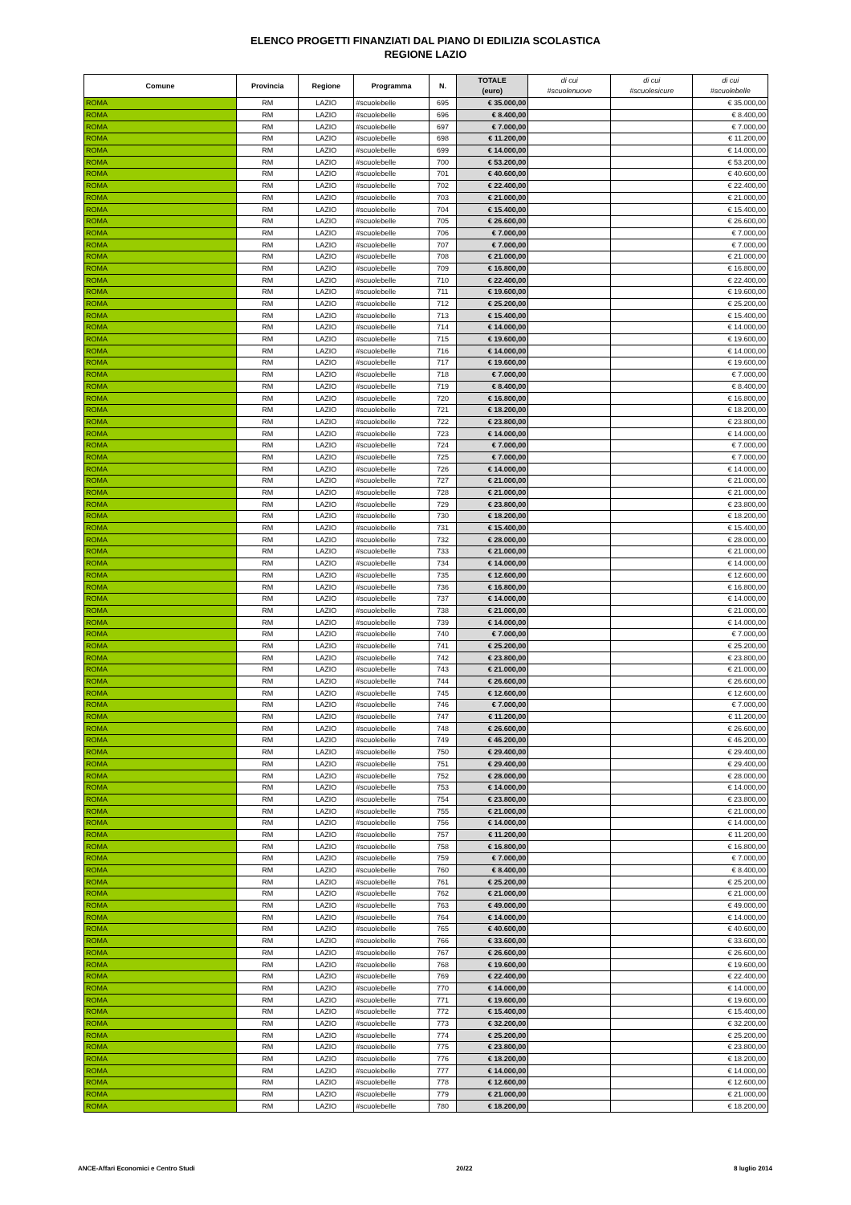ELENCO PROGETTI FINANZIATI DAL PIANO DI EDILIZIA SCOLASTICA
REGIONE LAZIO
| Comune | Provincia | Regione | Programma | N. | TOTALE (euro) | di cui #scuolenuove | di cui #scuolesicure | di cui #scuolebelle |
| --- | --- | --- | --- | --- | --- | --- | --- | --- |
| ROMA | RM | LAZIO | #scuolebelle | 695 | € 35.000,00 | | | € 35.000,00 |
| ROMA | RM | LAZIO | #scuolebelle | 696 | € 8.400,00 | | | € 8.400,00 |
| ROMA | RM | LAZIO | #scuolebelle | 697 | € 7.000,00 | | | € 7.000,00 |
| ROMA | RM | LAZIO | #scuolebelle | 698 | € 11.200,00 | | | € 11.200,00 |
| ROMA | RM | LAZIO | #scuolebelle | 699 | € 14.000,00 | | | € 14.000,00 |
| ROMA | RM | LAZIO | #scuolebelle | 700 | € 53.200,00 | | | € 53.200,00 |
| ROMA | RM | LAZIO | #scuolebelle | 701 | € 40.600,00 | | | € 40.600,00 |
| ROMA | RM | LAZIO | #scuolebelle | 702 | € 22.400,00 | | | € 22.400,00 |
| ROMA | RM | LAZIO | #scuolebelle | 703 | € 21.000,00 | | | € 21.000,00 |
| ROMA | RM | LAZIO | #scuolebelle | 704 | € 15.400,00 | | | € 15.400,00 |
| ROMA | RM | LAZIO | #scuolebelle | 705 | € 26.600,00 | | | € 26.600,00 |
| ROMA | RM | LAZIO | #scuolebelle | 706 | € 7.000,00 | | | € 7.000,00 |
| ROMA | RM | LAZIO | #scuolebelle | 707 | € 7.000,00 | | | € 7.000,00 |
| ROMA | RM | LAZIO | #scuolebelle | 708 | € 21.000,00 | | | € 21.000,00 |
| ROMA | RM | LAZIO | #scuolebelle | 709 | € 16.800,00 | | | € 16.800,00 |
| ROMA | RM | LAZIO | #scuolebelle | 710 | € 22.400,00 | | | € 22.400,00 |
| ROMA | RM | LAZIO | #scuolebelle | 711 | € 19.600,00 | | | € 19.600,00 |
| ROMA | RM | LAZIO | #scuolebelle | 712 | € 25.200,00 | | | € 25.200,00 |
| ROMA | RM | LAZIO | #scuolebelle | 713 | € 15.400,00 | | | € 15.400,00 |
| ROMA | RM | LAZIO | #scuolebelle | 714 | € 14.000,00 | | | € 14.000,00 |
| ROMA | RM | LAZIO | #scuolebelle | 715 | € 19.600,00 | | | € 19.600,00 |
| ROMA | RM | LAZIO | #scuolebelle | 716 | € 14.000,00 | | | € 14.000,00 |
| ROMA | RM | LAZIO | #scuolebelle | 717 | € 19.600,00 | | | € 19.600,00 |
| ROMA | RM | LAZIO | #scuolebelle | 718 | € 7.000,00 | | | € 7.000,00 |
| ROMA | RM | LAZIO | #scuolebelle | 719 | € 8.400,00 | | | € 8.400,00 |
| ROMA | RM | LAZIO | #scuolebelle | 720 | € 16.800,00 | | | € 16.800,00 |
| ROMA | RM | LAZIO | #scuolebelle | 721 | € 18.200,00 | | | € 18.200,00 |
| ROMA | RM | LAZIO | #scuolebelle | 722 | € 23.800,00 | | | € 23.800,00 |
| ROMA | RM | LAZIO | #scuolebelle | 723 | € 14.000,00 | | | € 14.000,00 |
| ROMA | RM | LAZIO | #scuolebelle | 724 | € 7.000,00 | | | € 7.000,00 |
| ROMA | RM | LAZIO | #scuolebelle | 725 | € 7.000,00 | | | € 7.000,00 |
| ROMA | RM | LAZIO | #scuolebelle | 726 | € 14.000,00 | | | € 14.000,00 |
| ROMA | RM | LAZIO | #scuolebelle | 727 | € 21.000,00 | | | € 21.000,00 |
| ROMA | RM | LAZIO | #scuolebelle | 728 | € 21.000,00 | | | € 21.000,00 |
| ROMA | RM | LAZIO | #scuolebelle | 729 | € 23.800,00 | | | € 23.800,00 |
| ROMA | RM | LAZIO | #scuolebelle | 730 | € 18.200,00 | | | € 18.200,00 |
| ROMA | RM | LAZIO | #scuolebelle | 731 | € 15.400,00 | | | € 15.400,00 |
| ROMA | RM | LAZIO | #scuolebelle | 732 | € 28.000,00 | | | € 28.000,00 |
| ROMA | RM | LAZIO | #scuolebelle | 733 | € 21.000,00 | | | € 21.000,00 |
| ROMA | RM | LAZIO | #scuolebelle | 734 | € 14.000,00 | | | € 14.000,00 |
| ROMA | RM | LAZIO | #scuolebelle | 735 | € 12.600,00 | | | € 12.600,00 |
| ROMA | RM | LAZIO | #scuolebelle | 736 | € 16.800,00 | | | € 16.800,00 |
| ROMA | RM | LAZIO | #scuolebelle | 737 | € 14.000,00 | | | € 14.000,00 |
| ROMA | RM | LAZIO | #scuolebelle | 738 | € 21.000,00 | | | € 21.000,00 |
| ROMA | RM | LAZIO | #scuolebelle | 739 | € 14.000,00 | | | € 14.000,00 |
| ROMA | RM | LAZIO | #scuolebelle | 740 | € 7.000,00 | | | € 7.000,00 |
| ROMA | RM | LAZIO | #scuolebelle | 741 | € 25.200,00 | | | € 25.200,00 |
| ROMA | RM | LAZIO | #scuolebelle | 742 | € 23.800,00 | | | € 23.800,00 |
| ROMA | RM | LAZIO | #scuolebelle | 743 | € 21.000,00 | | | € 21.000,00 |
| ROMA | RM | LAZIO | #scuolebelle | 744 | € 26.600,00 | | | € 26.600,00 |
| ROMA | RM | LAZIO | #scuolebelle | 745 | € 12.600,00 | | | € 12.600,00 |
| ROMA | RM | LAZIO | #scuolebelle | 746 | € 7.000,00 | | | € 7.000,00 |
| ROMA | RM | LAZIO | #scuolebelle | 747 | € 11.200,00 | | | € 11.200,00 |
| ROMA | RM | LAZIO | #scuolebelle | 748 | € 26.600,00 | | | € 26.600,00 |
| ROMA | RM | LAZIO | #scuolebelle | 749 | € 46.200,00 | | | € 46.200,00 |
| ROMA | RM | LAZIO | #scuolebelle | 750 | € 29.400,00 | | | € 29.400,00 |
| ROMA | RM | LAZIO | #scuolebelle | 751 | € 29.400,00 | | | € 29.400,00 |
| ROMA | RM | LAZIO | #scuolebelle | 752 | € 28.000,00 | | | € 28.000,00 |
| ROMA | RM | LAZIO | #scuolebelle | 753 | € 14.000,00 | | | € 14.000,00 |
| ROMA | RM | LAZIO | #scuolebelle | 754 | € 23.800,00 | | | € 23.800,00 |
| ROMA | RM | LAZIO | #scuolebelle | 755 | € 21.000,00 | | | € 21.000,00 |
| ROMA | RM | LAZIO | #scuolebelle | 756 | € 14.000,00 | | | € 14.000,00 |
| ROMA | RM | LAZIO | #scuolebelle | 757 | € 11.200,00 | | | € 11.200,00 |
| ROMA | RM | LAZIO | #scuolebelle | 758 | € 16.800,00 | | | € 16.800,00 |
| ROMA | RM | LAZIO | #scuolebelle | 759 | € 7.000,00 | | | € 7.000,00 |
| ROMA | RM | LAZIO | #scuolebelle | 760 | € 8.400,00 | | | € 8.400,00 |
| ROMA | RM | LAZIO | #scuolebelle | 761 | € 25.200,00 | | | € 25.200,00 |
| ROMA | RM | LAZIO | #scuolebelle | 762 | € 21.000,00 | | | € 21.000,00 |
| ROMA | RM | LAZIO | #scuolebelle | 763 | € 49.000,00 | | | € 49.000,00 |
| ROMA | RM | LAZIO | #scuolebelle | 764 | € 14.000,00 | | | € 14.000,00 |
| ROMA | RM | LAZIO | #scuolebelle | 765 | € 40.600,00 | | | € 40.600,00 |
| ROMA | RM | LAZIO | #scuolebelle | 766 | € 33.600,00 | | | € 33.600,00 |
| ROMA | RM | LAZIO | #scuolebelle | 767 | € 26.600,00 | | | € 26.600,00 |
| ROMA | RM | LAZIO | #scuolebelle | 768 | € 19.600,00 | | | € 19.600,00 |
| ROMA | RM | LAZIO | #scuolebelle | 769 | € 22.400,00 | | | € 22.400,00 |
| ROMA | RM | LAZIO | #scuolebelle | 770 | € 14.000,00 | | | € 14.000,00 |
| ROMA | RM | LAZIO | #scuolebelle | 771 | € 19.600,00 | | | € 19.600,00 |
| ROMA | RM | LAZIO | #scuolebelle | 772 | € 15.400,00 | | | € 15.400,00 |
| ROMA | RM | LAZIO | #scuolebelle | 773 | € 32.200,00 | | | € 32.200,00 |
| ROMA | RM | LAZIO | #scuolebelle | 774 | € 25.200,00 | | | € 25.200,00 |
| ROMA | RM | LAZIO | #scuolebelle | 775 | € 23.800,00 | | | € 23.800,00 |
| ROMA | RM | LAZIO | #scuolebelle | 776 | € 18.200,00 | | | € 18.200,00 |
| ROMA | RM | LAZIO | #scuolebelle | 777 | € 14.000,00 | | | € 14.000,00 |
| ROMA | RM | LAZIO | #scuolebelle | 778 | € 12.600,00 | | | € 12.600,00 |
| ROMA | RM | LAZIO | #scuolebelle | 779 | € 21.000,00 | | | € 21.000,00 |
| ROMA | RM | LAZIO | #scuolebelle | 780 | € 18.200,00 | | | € 18.200,00 |
ANCE-Affari Economici e Centro Studi 20/22 8 luglio 2014